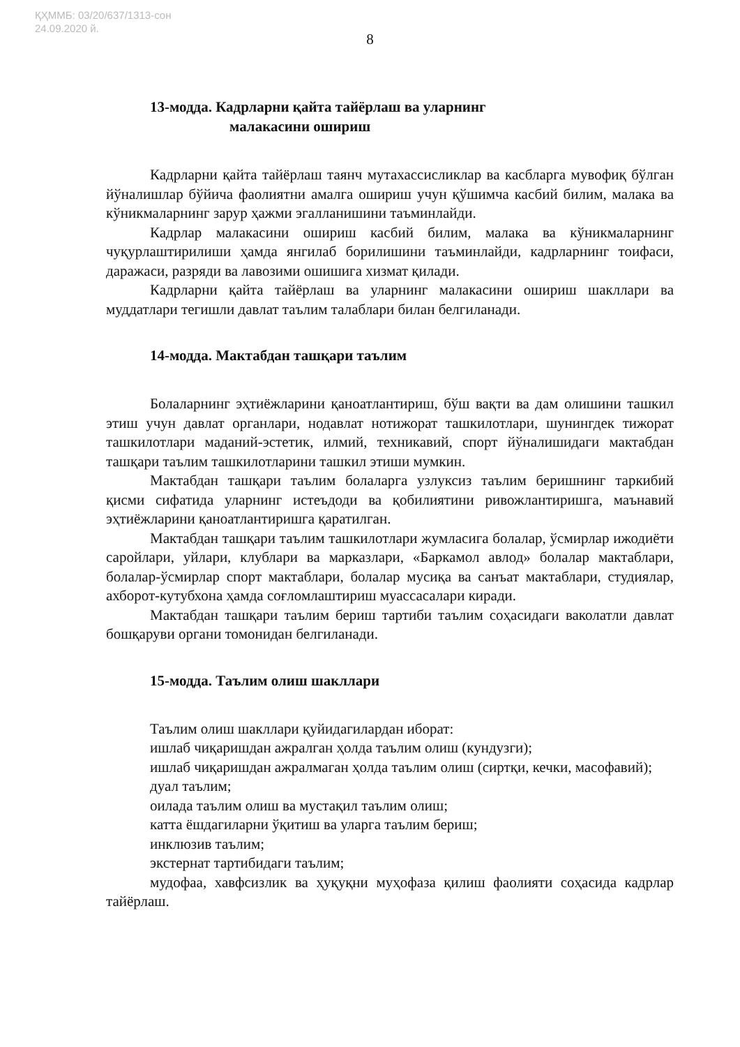ҚҲММБ: 03/20/637/1313-сон
24.09.2020 й.
8
13-модда. Кадрларни қайта тайёрлаш ва уларнинг
малакасини ошириш
Кадрларни қайта тайёрлаш таянч мутахассисликлар ва касбларга мувофиқ бўлган йўналишлар бўйича фаолиятни амалга ошириш учун қўшимча касбий билим, малака ва кўникмаларнинг зарур ҳажми эгалланишини таъминлайди.
Кадрлар малакасини ошириш касбий билим, малака ва кўникмаларнинг чуқурлаштирилиши ҳамда янгилаб борилишини таъминлайди, кадрларнинг тоифаси, даражаси, разряди ва лавозими ошишига хизмат қилади.
Кадрларни қайта тайёрлаш ва уларнинг малакасини ошириш шакллари ва муддатлари тегишли давлат таълим талаблари билан белгиланади.
14-модда. Мактабдан ташқари таълим
Болаларнинг эҳтиёжларини қаноатлантириш, бўш вақти ва дам олишини ташкил этиш учун давлат органлари, нодавлат нотижорат ташкилотлари, шунингдек тижорат ташкилотлари маданий-эстетик, илмий, техникавий, спорт йўналишидаги мактабдан ташқари таълим ташкилотларини ташкил этиши мумкин.
Мактабдан ташқари таълим болаларга узлуксиз таълим беришнинг таркибий қисми сифатида уларнинг истеъдоди ва қобилиятини ривожлантиришга, маънавий эҳтиёжларини қаноатлантиришга қаратилган.
Мактабдан ташқари таълим ташкилотлари жумласига болалар, ўсмирлар ижодиёти саройлари, уйлари, клублари ва марказлари, «Баркамол авлод» болалар мактаблари, болалар-ўсмирлар спорт мактаблари, болалар мусиқа ва санъат мактаблари, студиялар, ахборот-кутубхона ҳамда соғломлаштириш муассасалари киради.
Мактабдан ташқари таълим бериш тартиби таълим соҳасидаги ваколатли давлат бошқаруви органи томонидан белгиланади.
15-модда. Таълим олиш шакллари
Таълим олиш шакллари қуйидагилардан иборат:
ишлаб чиқаришдан ажралган ҳолда таълим олиш (кундузги);
ишлаб чиқаришдан ажралмаган ҳолда таълим олиш (сиртқи, кечки, масофавий);
дуал таълим;
оилада таълим олиш ва мустақил таълим олиш;
катта ёшдагиларни ўқитиш ва уларга таълим бериш;
инклюзив таълим;
экстернат тартибидаги таълим;
мудофаа, хавфсизлик ва ҳуқуқни муҳофаза қилиш фаолияти соҳасида кадрлар тайёрлаш.